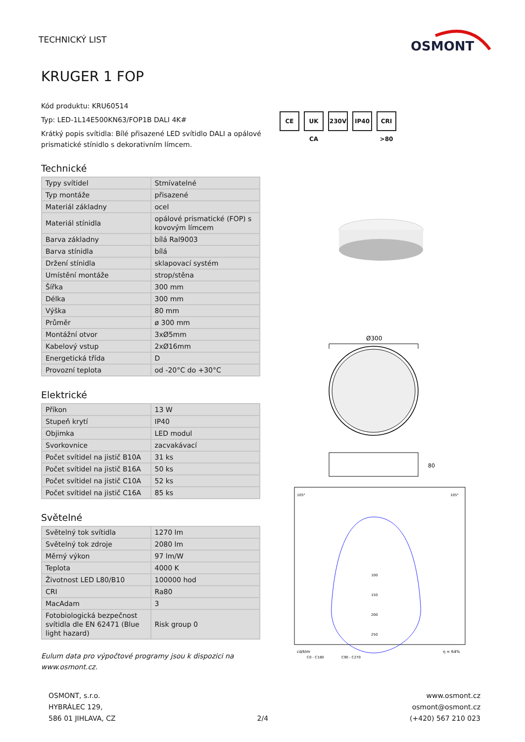TECHNICKÝ LIST
OSMONT
KRUGER 1 FOP
Kód produktu: KRU60514
Typ: LED-1L14E500KN63/FOP1B DALI 4K#
Krátký popis svítidla: Bílé přisazené LED svítidlo DALI a opálové prismatické stínidlo s dekorativním límcem.
Technické
| Typy svítidel | Stmívatelné |
| Typ montáže | přisazené |
| Materiál základny | ocel |
| Materiál stínidla | opálové prismatické (FOP) s kovovým límcem |
| Barva základny | bílá Ral9003 |
| Barva stínidla | bílá |
| Držení stínidla | sklapovací systém |
| Umístění montáže | strop/stěna |
| Šířka | 300 mm |
| Délka | 300 mm |
| Výška | 80 mm |
| Průměr | ø 300 mm |
| Montážní otvor | 3xØ5mm |
| Kabelový vstup | 2xØ16mm |
| Energetická třída | D |
| Provozní teplota | od -20°C do +30°C |
Elektrické
| Příkon | 13 W |
| Stupeň krytí | IP40 |
| Objimka | LED modul |
| Svorkovnice | zacvakávací |
| Počet svítidel na jistič B10A | 31 ks |
| Počet svítidel na jistič B16A | 50 ks |
| Počet svítidel na jistič C10A | 52 ks |
| Počet svítidel na jistič C16A | 85 ks |
Světelné
| Světelný tok svítidla | 1270 lm |
| Světelný tok zdroje | 2080 lm |
| Měrný výkon | 97 lm/W |
| Teplota | 4000 K |
| Životnost LED L80/B10 | 100000 hod |
| CRI | Ra80 |
| MacAdam | 3 |
| Fotobiologická bezpečnost svítidla dle EN 62471 (Blue light hazard) | Risk group 0 |
Eulum data pro výpočtové programy jsou k dispozici na www.osmont.cz.
CE UK CA 230V IP40 CRI >80
Ø300
80
105°
105°
100
150
200
250
cd/klm
η = 64%
C0 - C180
C90 - C270
OSMONT, s.r.o.
HYBRÁLEC 129,
586 01 JIHLAVA, CZ
2/4 www.osmont.cz
osmont@osmont.cz
(+420) 567 210 023